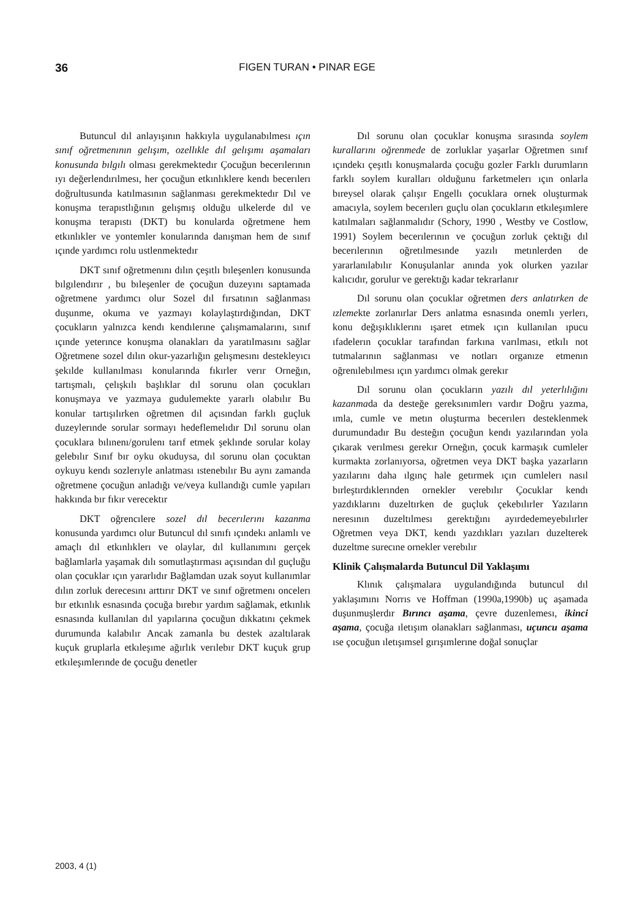36 FIGEN TURAN • PINAR EGE
Butuncul dıl anlayışının hakkıyla uygulanabılmesı ıçın sınıf oğretmenının gelışım, ozellıkle dıl gelışımı aşamaları konusunda bılgılı olması gerekmektedır Çocuğun becerılerının ıyı değerlendırılmesı, her çocuğun etkınlıklere kendı becerılerı doğrultusunda katılmasının sağlanması gerekmektedır Dıl ve konuşma terapıstlığının gelışmış olduğu ulkelerde dıl ve konuşma terapıstı (DKT) bu konularda oğretmene hem etkınlıkler ve yontemler konularında danışman hem de sınıf ıçınde yardımcı rolu ustlenmektedır
DKT sınıf oğretmenını dılın çeşıtlı bıleşenlerı konusunda bılgılendırır , bu bıleşenler de çocuğun duzeyını saptamada oğretmene yardımcı olur Sozel dıl fırsatının sağlanması duşunme, okuma ve yazmayı kolaylaştırdığından, DKT çocukların yalnızca kendı kendılerıne çalışmamalarını, sınıf ıçınde yeterınce konuşma olanakları da yaratılmasını sağlar Oğretmene sozel dılın okur-yazarlığın gelışmesını destekleyıcı şekılde kullanılması konularında fıkırler verır Orneğın, tartışmalı, çelışkılı başlıklar dıl sorunu olan çocukları konuşmaya ve yazmaya gudulemekte yararlı olabılır Bu konular tartışılırken oğretmen dıl açısından farklı guçluk duzeylerınde sorular sormayı hedeflemelıdır Dıl sorunu olan çocuklara bılınenı/gorulenı tarıf etmek şeklınde sorular kolay gelebılır Sınıf bır oyku okuduysa, dıl sorunu olan çocuktan oykuyu kendı sozlerıyle anlatması ıstenebılır Bu aynı zamanda oğretmene çocuğun anladığı ve/veya kullandığı cumle yapıları hakkında bır fıkır verecektır
DKT oğrencılere sozel dıl becerılerını kazanma konusunda yardımcı olur Butuncul dıl sınıfı ıçındekı anlamlı ve amaçlı dıl etkınlıklerı ve olaylar, dıl kullanımını gerçek bağlamlarla yaşamak dılı somutlaştırması açısından dıl guçluğu olan çocuklar ıçın yararlıdır Bağlamdan uzak soyut kullanımlar dılın zorluk derecesını arttırır DKT ve sınıf oğretmenı oncelerı bır etkınlık esnasında çocuğa bırebır yardım sağlamak, etkınlık esnasında kullanılan dıl yapılarına çocuğun dıkkatını çekmek durumunda kalabılır Ancak zamanla bu destek azaltılarak kuçuk gruplarla etkıleşıme ağırlık verılebır DKT kuçuk grup etkıleşımlerınde de çocuğu denetler
Dıl sorunu olan çocuklar konuşma sırasında soylem kurallarını oğrenmede de zorluklar yaşarlar Oğretmen sınıf ıçındekı çeşıtlı konuşmalarda çocuğu gozler Farklı durumların farklı soylem kuralları olduğunu farketmelerı ıçın onlarla bıreysel olarak çalışır Engellı çocuklara ornek oluşturmak amacıyla, soylem becerılerı guçlu olan çocukların etkıleşımlere katılmaları sağlanmalıdır (Schory, 1990 , Westby ve Costlow, 1991) Soylem becerılerının ve çocuğun zorluk çektığı dıl becerılerının oğretılmesınde yazılı metınlerden de yararlanılabılır Konuşulanlar anında yok olurken yazılar kalıcıdır, gorulur ve gerektığı kadar tekrarlanır
Dıl sorunu olan çocuklar oğretmen ders anlatırken de ızlemekte zorlanırlar Ders anlatma esnasında onemlı yerlerı, konu değışıklıklerını ışaret etmek ıçın kullanılan ıpucu ıfadelerın çocuklar tarafından farkına varılması, etkılı not tutmalarının sağlanması ve notları organıze etmenın oğrenılebılmesı ıçın yardımcı olmak gerekır
Dıl sorunu olan çocukların yazılı dıl yeterlılığını kazanmada da desteğe gereksınımlerı vardır Doğru yazma, ımla, cumle ve metın oluşturma becerılerı desteklenmek durumundadır Bu desteğın çocuğun kendı yazılarından yola çıkarak verılmesı gerekır Orneğın, çocuk karmaşık cumleler kurmakta zorlanıyorsa, oğretmen veya DKT başka yazarların yazılarını daha ılgınç hale getırmek ıçın cumlelerı nasıl bırleştırdıklerınden ornekler verebılır Çocuklar kendı yazdıklarını duzeltırken de guçluk çekebılırler Yazıların neresının duzeltılmesı gerektığını ayırdedemeyebılırler Oğretmen veya DKT, kendı yazdıkları yazıları duzelterek duzeltme surecıne ornekler verebılır
Klinik Çalışmalarda Butuncul Dil Yaklaşımı
Klınık çalışmalara uygulandığında butuncul dıl yaklaşımını Norrıs ve Hoffman (1990a,1990b) uç aşamada duşunmuşlerdır Bırıncı aşama, çevre duzenlemesı, ikinci aşama, çocuğa ıletışım olanakları sağlanması, uçuncu aşama ıse çocuğun ıletışımsel gırışımlerıne doğal sonuçlar
2003, 4 (1)